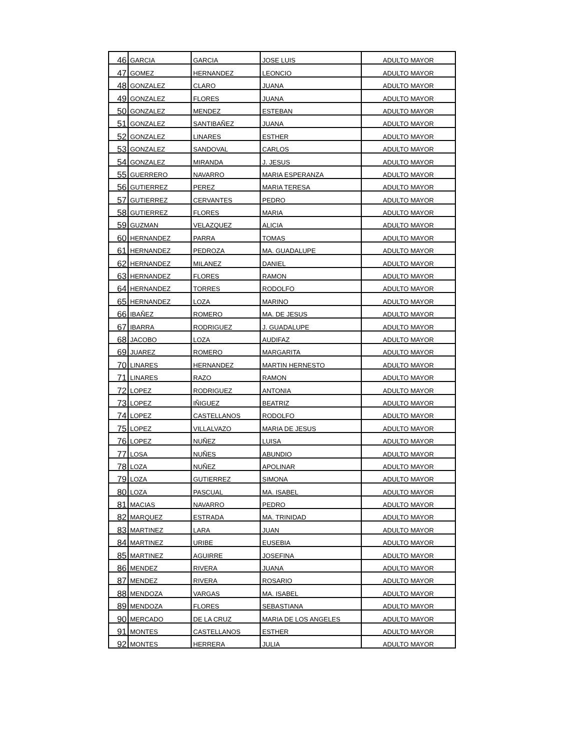| 46 | GARCIA | GARCIA | JOSE LUIS | ADULTO MAYOR |
| 47 | GOMEZ | HERNANDEZ | LEONCIO | ADULTO MAYOR |
| 48 | GONZALEZ | CLARO | JUANA | ADULTO MAYOR |
| 49 | GONZALEZ | FLORES | JUANA | ADULTO MAYOR |
| 50 | GONZALEZ | MENDEZ | ESTEBAN | ADULTO MAYOR |
| 51 | GONZALEZ | SANTIBAÑEZ | JUANA | ADULTO MAYOR |
| 52 | GONZALEZ | LINARES | ESTHER | ADULTO MAYOR |
| 53 | GONZALEZ | SANDOVAL | CARLOS | ADULTO MAYOR |
| 54 | GONZALEZ | MIRANDA | J. JESUS | ADULTO MAYOR |
| 55 | GUERRERO | NAVARRO | MARIA ESPERANZA | ADULTO MAYOR |
| 56 | GUTIERREZ | PEREZ | MARIA TERESA | ADULTO MAYOR |
| 57 | GUTIERREZ | CERVANTES | PEDRO | ADULTO MAYOR |
| 58 | GUTIERREZ | FLORES | MARIA | ADULTO MAYOR |
| 59 | GUZMAN | VELAZQUEZ | ALICIA | ADULTO MAYOR |
| 60 | HERNANDEZ | PARRA | TOMAS | ADULTO MAYOR |
| 61 | HERNANDEZ | PEDROZA | MA. GUADALUPE | ADULTO MAYOR |
| 62 | HERNANDEZ | MILANEZ | DANIEL | ADULTO MAYOR |
| 63 | HERNANDEZ | FLORES | RAMON | ADULTO MAYOR |
| 64 | HERNANDEZ | TORRES | RODOLFO | ADULTO MAYOR |
| 65 | HERNANDEZ | LOZA | MARINO | ADULTO MAYOR |
| 66 | IBAÑEZ | ROMERO | MA. DE JESUS | ADULTO MAYOR |
| 67 | IBARRA | RODRIGUEZ | J. GUADALUPE | ADULTO MAYOR |
| 68 | JACOBO | LOZA | AUDIFAZ | ADULTO MAYOR |
| 69 | JUAREZ | ROMERO | MARGARITA | ADULTO MAYOR |
| 70 | LINARES | HERNANDEZ | MARTIN HERNESTO | ADULTO MAYOR |
| 71 | LINARES | RAZO | RAMON | ADULTO MAYOR |
| 72 | LOPEZ | RODRIGUEZ | ANTONIA | ADULTO MAYOR |
| 73 | LOPEZ | IÑIGUEZ | BEATRIZ | ADULTO MAYOR |
| 74 | LOPEZ | CASTELLANOS | RODOLFO | ADULTO MAYOR |
| 75 | LOPEZ | VILLALVAZO | MARIA DE JESUS | ADULTO MAYOR |
| 76 | LOPEZ | NUÑEZ | LUISA | ADULTO MAYOR |
| 77 | LOSA | NUÑES | ABUNDIO | ADULTO MAYOR |
| 78 | LOZA | NUÑEZ | APOLINAR | ADULTO MAYOR |
| 79 | LOZA | GUTIERREZ | SIMONA | ADULTO MAYOR |
| 80 | LOZA | PASCUAL | MA. ISABEL | ADULTO MAYOR |
| 81 | MACIAS | NAVARRO | PEDRO | ADULTO MAYOR |
| 82 | MARQUEZ | ESTRADA | MA. TRINIDAD | ADULTO MAYOR |
| 83 | MARTINEZ | LARA | JUAN | ADULTO MAYOR |
| 84 | MARTINEZ | URIBE | EUSEBIA | ADULTO MAYOR |
| 85 | MARTINEZ | AGUIRRE | JOSEFINA | ADULTO MAYOR |
| 86 | MENDEZ | RIVERA | JUANA | ADULTO MAYOR |
| 87 | MENDEZ | RIVERA | ROSARIO | ADULTO MAYOR |
| 88 | MENDOZA | VARGAS | MA. ISABEL | ADULTO MAYOR |
| 89 | MENDOZA | FLORES | SEBASTIANA | ADULTO MAYOR |
| 90 | MERCADO | DE LA CRUZ | MARIA DE LOS ANGELES | ADULTO MAYOR |
| 91 | MONTES | CASTELLANOS | ESTHER | ADULTO MAYOR |
| 92 | MONTES | HERRERA | JULIA | ADULTO MAYOR |